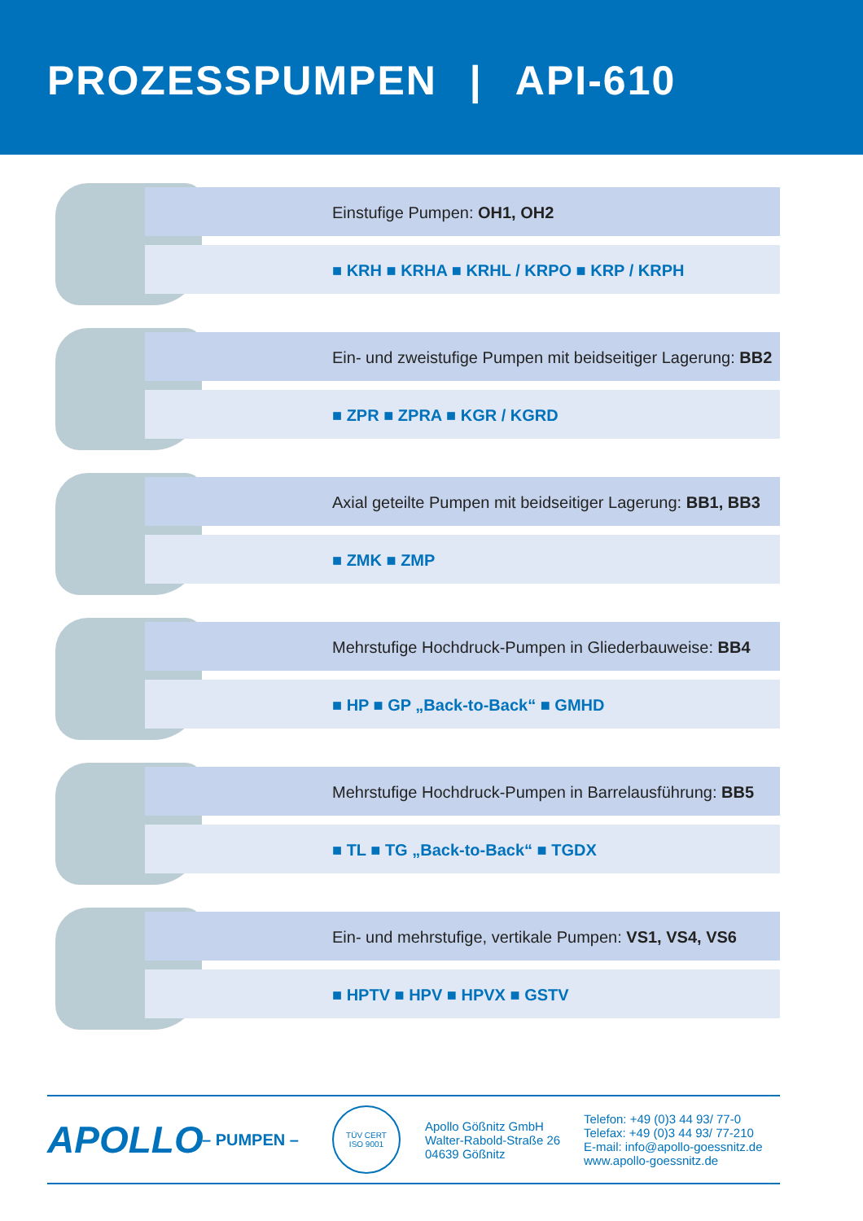PROZESSPUMPEN | API-610
Einstufige Pumpen: OH1, OH2
■ KRH ■ KRHA ■ KRHL / KRPO ■ KRP / KRPH
Ein- und zweistufige Pumpen mit beidseitiger Lagerung: BB2
■ ZPR ■ ZPRA ■ KGR / KGRD
Axial geteilte Pumpen mit beidseitiger Lagerung: BB1, BB3
■ ZMK ■ ZMP
Mehrstufige Hochdruck-Pumpen in Gliederbauweise: BB4
■ HP ■ GP „Back-to-Back“ ■ GMHD
Mehrstufige Hochdruck-Pumpen in Barrelausführung: BB5
■ TL ■ TG „Back-to-Back“ ■ TGDX
Ein- und mehrstufige, vertikale Pumpen: VS1, VS4, VS6
■ HPTV ■ HPV ■ HPVX ■ GSTV
APOLLO
– PUMPEN –
TÜV CERT
ISO 9001
Apollo Gößnitz GmbH
Walter-Rabold-Straße 26
04639 Gößnitz
Telefon: +49 (0)3 44 93/ 77-0
Telefax: +49 (0)3 44 93/ 77-210
E-mail: info@apollo-goessnitz.de
www.apollo-goessnitz.de